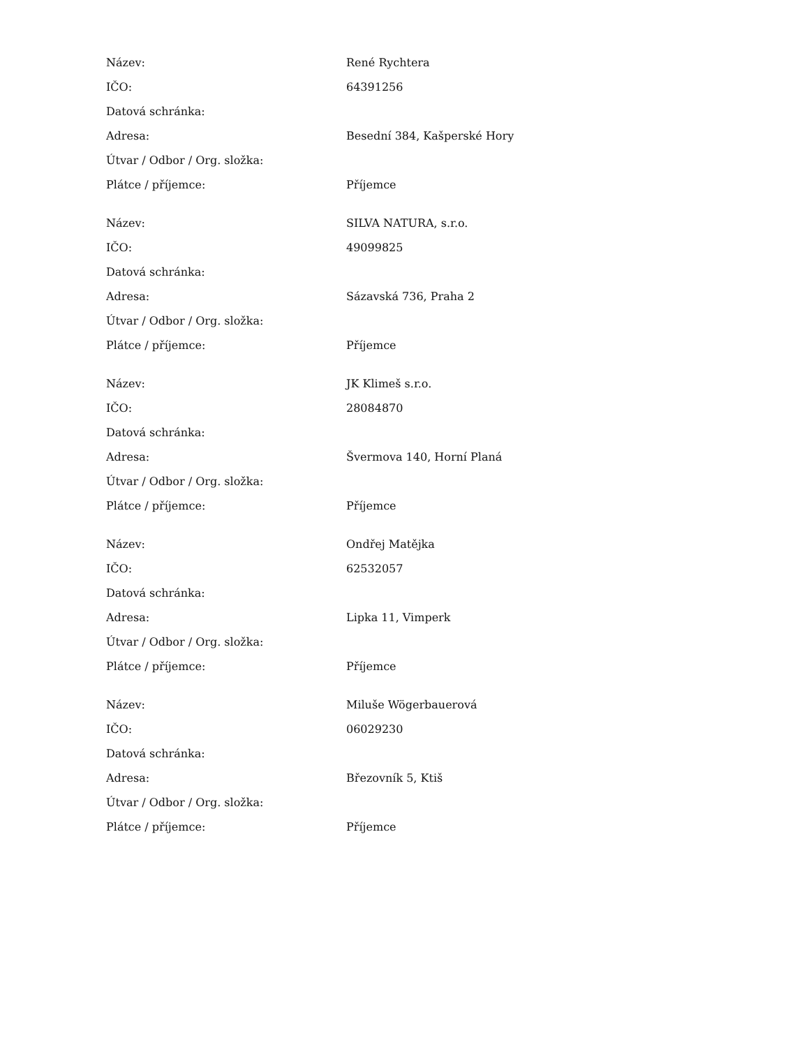| Název: | René Rychtera |
| IČO: | 64391256 |
| Datová schránka: | |
| Adresa: | Besední 384, Kašperské Hory |
| Útvar / Odbor / Org. složka: | |
| Plátce / příjemce: | Příjemce |
| Název: | SILVA NATURA, s.r.o. |
| IČO: | 49099825 |
| Datová schránka: | |
| Adresa: | Sázavská 736, Praha 2 |
| Útvar / Odbor / Org. složka: | |
| Plátce / příjemce: | Příjemce |
| Název: | JK Klimeš s.r.o. |
| IČO: | 28084870 |
| Datová schránka: | |
| Adresa: | Švermova 140, Horní Planá |
| Útvar / Odbor / Org. složka: | |
| Plátce / příjemce: | Příjemce |
| Název: | Ondřej Matějka |
| IČO: | 62532057 |
| Datová schránka: | |
| Adresa: | Lipka 11, Vimperk |
| Útvar / Odbor / Org. složka: | |
| Plátce / příjemce: | Příjemce |
| Název: | Miluše Wögerbauerová |
| IČO: | 06029230 |
| Datová schránka: | |
| Adresa: | Březovník 5, Ktiš |
| Útvar / Odbor / Org. složka: | |
| Plátce / příjemce: | Příjemce |